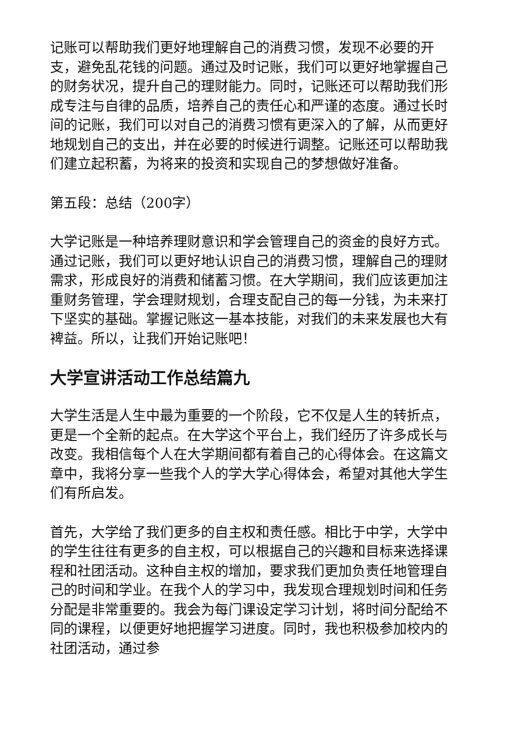记账可以帮助我们更好地理解自己的消费习惯，发现不必要的开支，避免乱花钱的问题。通过及时记账，我们可以更好地掌握自己的财务状况，提升自己的理财能力。同时，记账还可以帮助我们形成专注与自律的品质，培养自己的责任心和严谨的态度。通过长时间的记账，我们可以对自己的消费习惯有更深入的了解，从而更好地规划自己的支出，并在必要的时候进行调整。记账还可以帮助我们建立起积蓄，为将来的投资和实现自己的梦想做好准备。
第五段：总结（200字）
大学记账是一种培养理财意识和学会管理自己的资金的良好方式。通过记账，我们可以更好地认识自己的消费习惯，理解自己的理财需求，形成良好的消费和储蓄习惯。在大学期间，我们应该更加注重财务管理，学会理财规划，合理支配自己的每一分钱，为未来打下坚实的基础。掌握记账这一基本技能，对我们的未来发展也大有裨益。所以，让我们开始记账吧！
大学宣讲活动工作总结篇九
大学生活是人生中最为重要的一个阶段，它不仅是人生的转折点，更是一个全新的起点。在大学这个平台上，我们经历了许多成长与改变。我相信每个人在大学期间都有着自己的心得体会。在这篇文章中，我将分享一些我个人的学大学心得体会，希望对其他大学生们有所启发。
首先，大学给了我们更多的自主权和责任感。相比于中学，大学中的学生往往有更多的自主权，可以根据自己的兴趣和目标来选择课程和社团活动。这种自主权的增加，要求我们更加负责任地管理自己的时间和学业。在我个人的学习中，我发现合理规划时间和任务分配是非常重要的。我会为每门课设定学习计划，将时间分配给不同的课程，以便更好地把握学习进度。同时，我也积极参加校内的社团活动，通过参